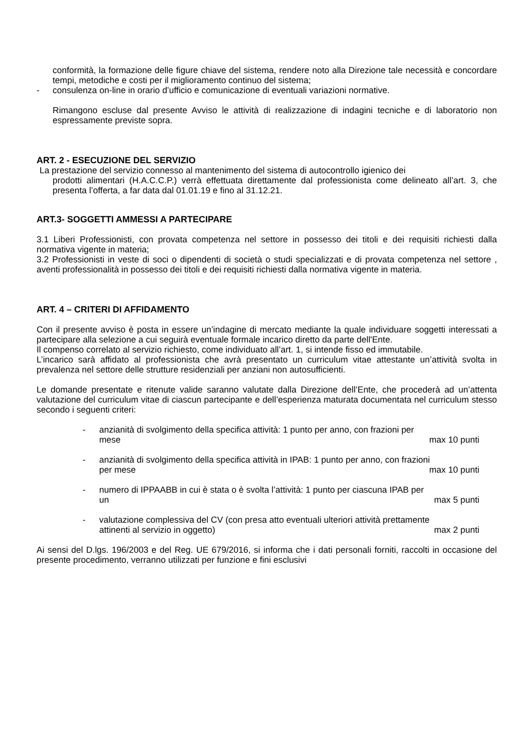conformità, la formazione delle figure chiave del sistema, rendere noto alla Direzione tale necessità e concordare tempi, metodiche e costi per il miglioramento continuo del sistema;
- consulenza on-line in orario d’ufficio e comunicazione di eventuali variazioni normative.
Rimangono escluse dal presente Avviso le attività di realizzazione di indagini tecniche e di laboratorio non espressamente previste sopra.
ART. 2 - ESECUZIONE DEL SERVIZIO
La prestazione del servizio connesso al mantenimento del sistema di autocontrollo igienico dei
prodotti alimentari (H.A.C.C.P.) verrà effettuata direttamente dal professionista come delineato all’art. 3, che presenta l’offerta, a far data dal 01.01.19 e fino al 31.12.21.
ART.3- SOGGETTI AMMESSI A PARTECIPARE
3.1 Liberi Professionisti, con provata competenza nel settore in possesso dei titoli e dei requisiti richiesti dalla normativa vigente in materia;
3.2 Professionisti in veste di soci o dipendenti di società o studi specializzati e di provata competenza nel settore , aventi professionalità in possesso dei titoli e dei requisiti richiesti dalla normativa vigente in materia.
ART. 4 – CRITERI DI AFFIDAMENTO
Con il presente avviso è posta in essere un’indagine di mercato mediante la quale individuare soggetti interessati a partecipare alla selezione a cui seguirà eventuale formale incarico diretto da parte dell'Ente.
Il compenso correlato al servizio richiesto, come individuato all’art. 1, si intende fisso ed immutabile.
L’incarico sarà affidato al professionista che avrà presentato un curriculum vitae attestante un’attività svolta in prevalenza nel settore delle strutture residenziali per anziani non autosufficienti.
Le domande presentate e ritenute valide saranno valutate dalla Direzione dell’Ente, che procederà ad un’attenta valutazione del curriculum vitae di ciascun partecipante e dell’esperienza maturata documentata nel curriculum stesso secondo i seguenti criteri:
- anzianità di svolgimento della specifica attività: 1 punto per anno, con frazioni per
mese max 10 punti
- anzianità di svolgimento della specifica attività in IPAB: 1 punto per anno, con frazioni
per mese max 10 punti
- numero di IPPAABB in cui è stata o è svolta l’attività: 1 punto per ciascuna IPAB per
un max 5 punti
- valutazione complessiva del CV (con presa atto eventuali ulteriori attività prettamente
attinenti al servizio in oggetto) max 2 punti
Ai sensi del D.lgs. 196/2003 e del Reg. UE 679/2016, si informa che i dati personali forniti, raccolti in occasione del presente procedimento, verranno utilizzati per funzione e fini esclusivi